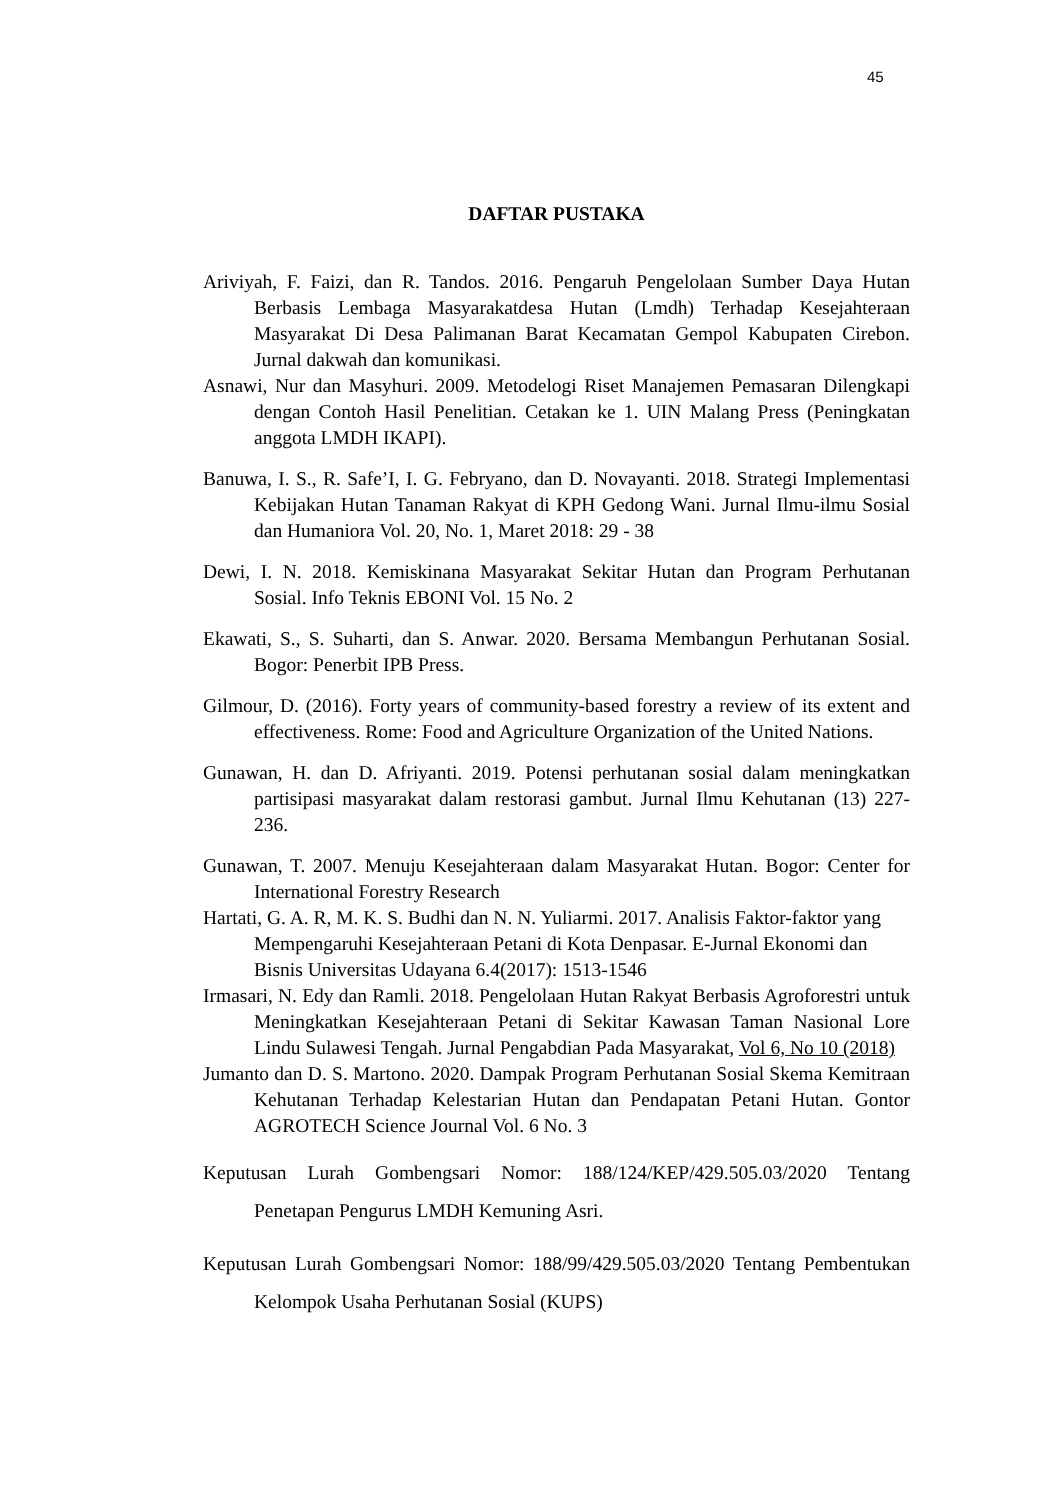45
DAFTAR PUSTAKA
Ariviyah, F. Faizi, dan R. Tandos. 2016. Pengaruh Pengelolaan Sumber Daya Hutan Berbasis Lembaga Masyarakatdesa Hutan (Lmdh) Terhadap Kesejahteraan Masyarakat Di Desa Palimanan Barat Kecamatan Gempol Kabupaten Cirebon. Jurnal dakwah dan komunikasi.
Asnawi, Nur dan Masyhuri. 2009. Metodelogi Riset Manajemen Pemasaran Dilengkapi dengan Contoh Hasil Penelitian. Cetakan ke 1. UIN Malang Press (Peningkatan anggota LMDH IKAPI).
Banuwa, I. S., R. Safe’I, I. G. Febryano, dan D. Novayanti. 2018. Strategi Implementasi Kebijakan Hutan Tanaman Rakyat di KPH Gedong Wani. Jurnal Ilmu-ilmu Sosial dan Humaniora Vol. 20, No. 1, Maret 2018: 29 - 38
Dewi, I. N. 2018. Kemiskinana Masyarakat Sekitar Hutan dan Program Perhutanan Sosial. Info Teknis EBONI Vol. 15 No. 2
Ekawati, S., S. Suharti, dan S. Anwar. 2020. Bersama Membangun Perhutanan Sosial. Bogor: Penerbit IPB Press.
Gilmour, D. (2016). Forty years of community-based forestry a review of its extent and effectiveness. Rome: Food and Agriculture Organization of the United Nations.
Gunawan, H. dan D. Afriyanti. 2019. Potensi perhutanan sosial dalam meningkatkan partisipasi masyarakat dalam restorasi gambut. Jurnal Ilmu Kehutanan (13) 227-236.
Gunawan, T. 2007. Menuju Kesejahteraan dalam Masyarakat Hutan. Bogor: Center for International Forestry Research
Hartati, G. A. R, M. K. S. Budhi dan N. N. Yuliarmi. 2017. Analisis Faktor-faktor yang Mempengaruhi Kesejahteraan Petani di Kota Denpasar. E-Jurnal Ekonomi dan Bisnis Universitas Udayana 6.4(2017): 1513-1546
Irmasari, N. Edy dan Ramli. 2018. Pengelolaan Hutan Rakyat Berbasis Agroforestri untuk Meningkatkan Kesejahteraan Petani di Sekitar Kawasan Taman Nasional Lore Lindu Sulawesi Tengah. Jurnal Pengabdian Pada Masyarakat, Vol 6, No 10 (2018)
Jumanto dan D. S. Martono. 2020. Dampak Program Perhutanan Sosial Skema Kemitraan Kehutanan Terhadap Kelestarian Hutan dan Pendapatan Petani Hutan. Gontor AGROTECH Science Journal Vol. 6 No. 3
Keputusan Lurah Gombengsari Nomor: 188/124/KEP/429.505.03/2020 Tentang Penetapan Pengurus LMDH Kemuning Asri.
Keputusan Lurah Gombengsari Nomor: 188/99/429.505.03/2020 Tentang Pembentukan Kelompok Usaha Perhutanan Sosial (KUPS)